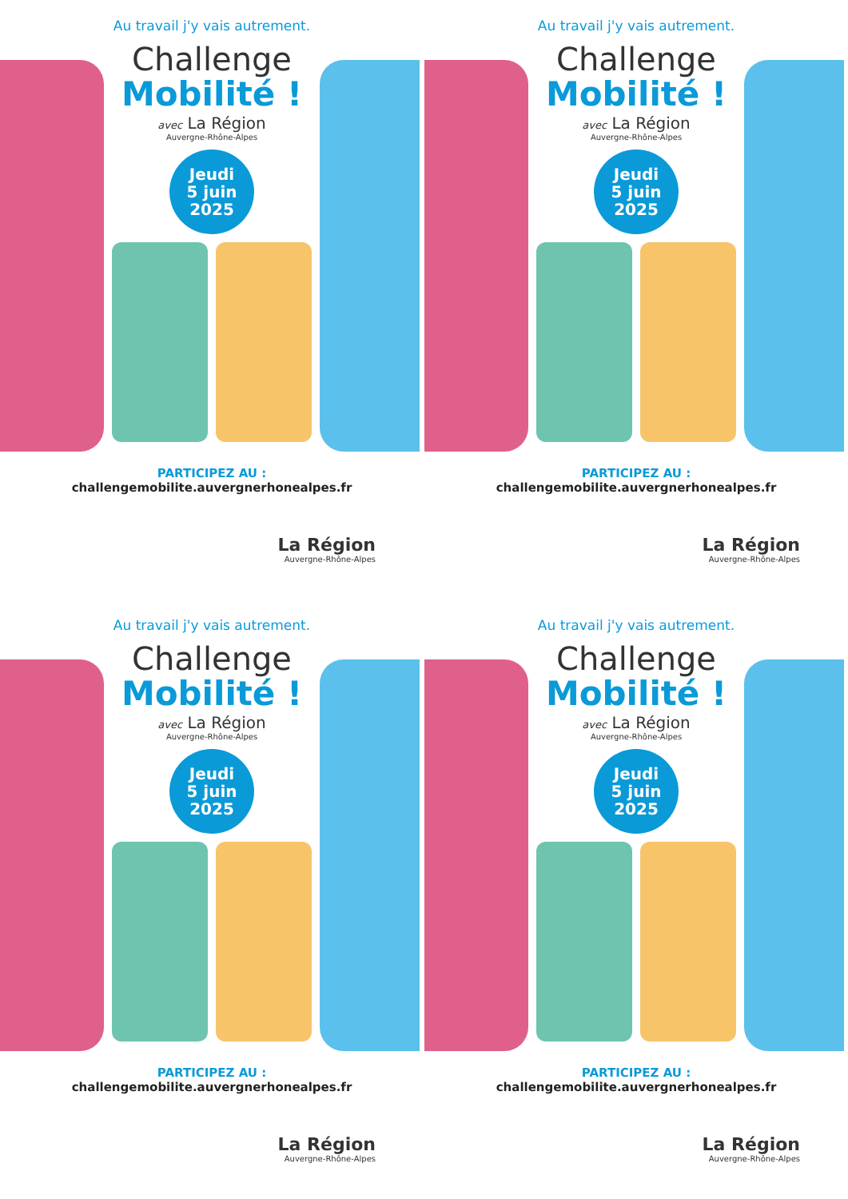Au travail j'y vais autrement.
Challenge
Mobilité !
avec La Région
Auvergne-Rhône-Alpes
Jeudi
5 juin
2025
PARTICIPEZ AU :
challengemobilite.auvergnerhonealpes.fr
La Région
Auvergne-Rhône-Alpes
Au travail j'y vais autrement.
Challenge
Mobilité !
avec La Région
Auvergne-Rhône-Alpes
Jeudi
5 juin
2025
PARTICIPEZ AU :
challengemobilite.auvergnerhonealpes.fr
La Région
Auvergne-Rhône-Alpes
Au travail j'y vais autrement.
Challenge
Mobilité !
avec La Région
Auvergne-Rhône-Alpes
Jeudi
5 juin
2025
PARTICIPEZ AU :
challengemobilite.auvergnerhonealpes.fr
La Région
Auvergne-Rhône-Alpes
Au travail j'y vais autrement.
Challenge
Mobilité !
avec La Région
Auvergne-Rhône-Alpes
Jeudi
5 juin
2025
PARTICIPEZ AU :
challengemobilite.auvergnerhonealpes.fr
La Région
Auvergne-Rhône-Alpes